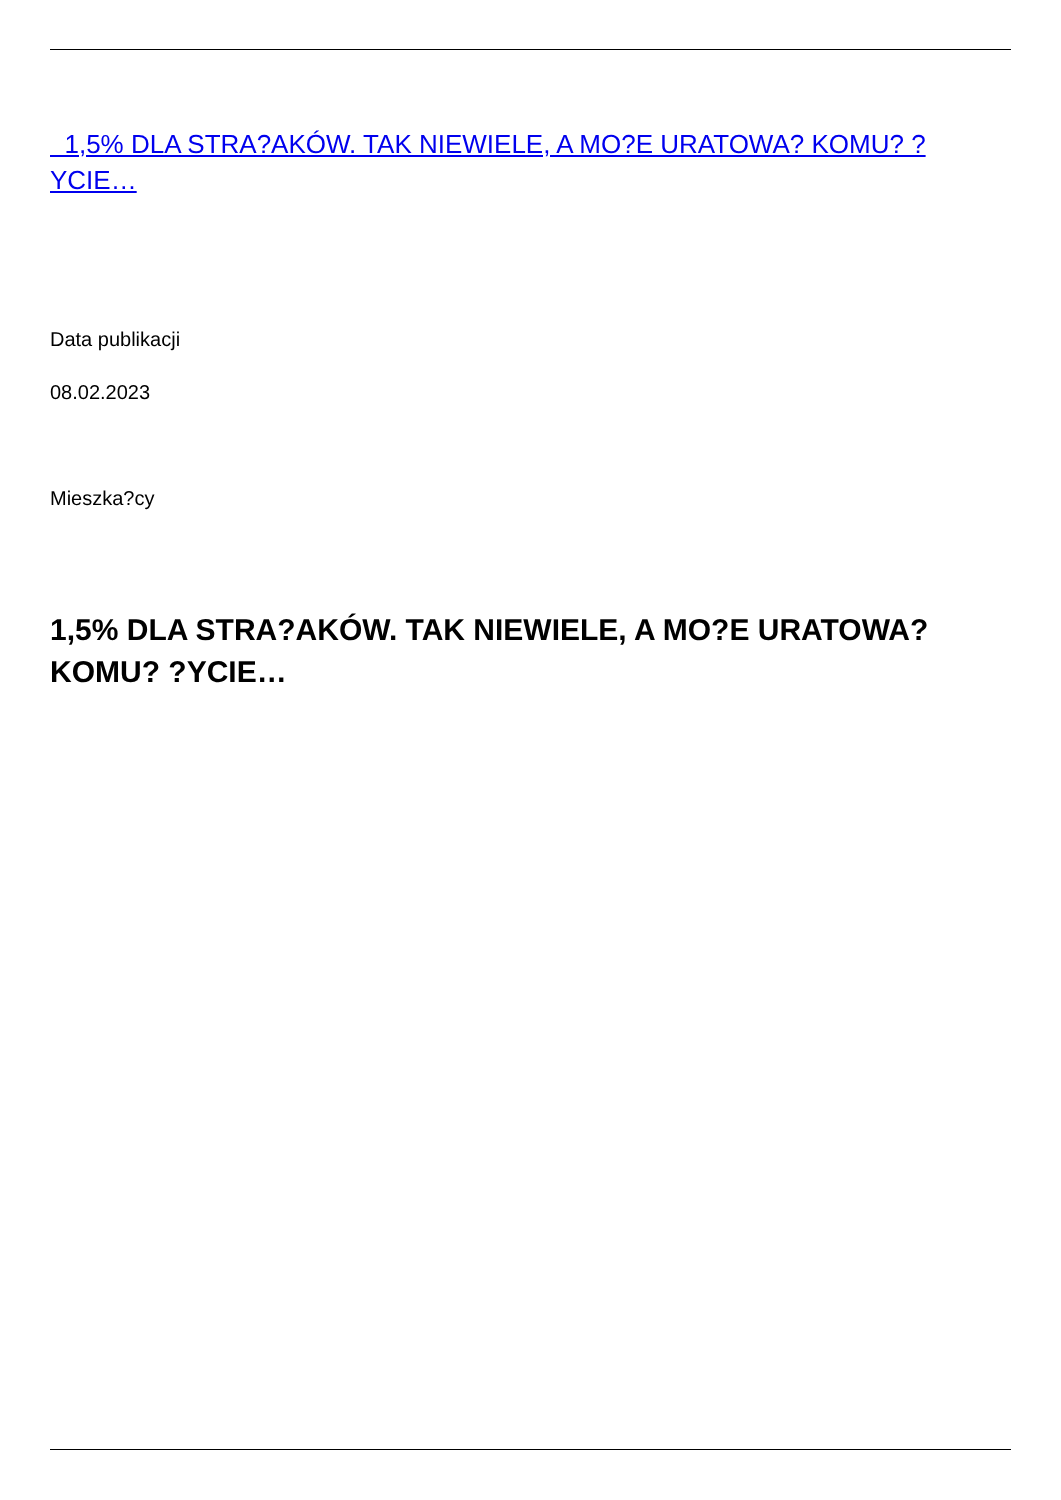1,5% DLA STRA?AKÓW. TAK NIEWIELE, A MO?E URATOWA? KOMU? ?YCIE…
Data publikacji
08.02.2023
Mieszka?cy
1,5% DLA STRA?AKÓW. TAK NIEWIELE, A MO?E URATOWA? KOMU? ?YCIE…